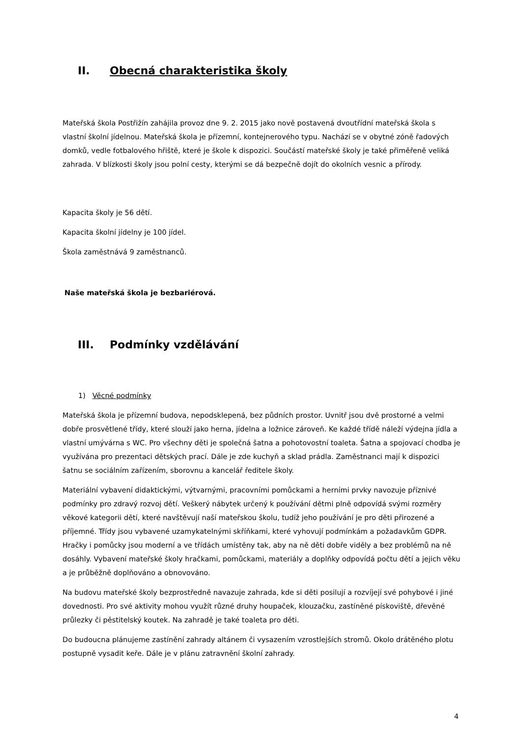II. Obecná charakteristika školy
Mateřská škola Postřižín zahájila provoz dne 9. 2. 2015 jako nově postavená dvoutřídní mateřská škola s vlastní školní jídelnou. Mateřská škola je přízemní, kontejnerového typu. Nachází se v obytné zóně řadových domků, vedle fotbalového hřiště, které je škole k dispozici. Součástí mateřské školy je také přiměřeně veliká zahrada. V blízkosti školy jsou polní cesty, kterými se dá bezpečně dojít do okolních vesnic a přírody.
Kapacita školy je 56 dětí.
Kapacita školní jídelny je 100 jídel.
Škola zaměstnává 9 zaměstnanců.
Naše mateřská škola je bezbariérová.
III. Podmínky vzdělávání
1) Věcné podmínky
Mateřská škola je přízemní budova, nepodsklepená, bez půdních prostor. Uvnitř jsou dvě prostorné a velmi dobře prosvětlené třídy, které slouží jako herna, jídelna a ložnice zároveň. Ke každé třídě náleží výdejna jídla a vlastní umývárna s WC. Pro všechny děti je společná šatna a pohotovostní toaleta. Šatna a spojovací chodba je využívána pro prezentaci dětských prací. Dále je zde kuchyň a sklad prádla. Zaměstnanci mají k dispozici šatnu se sociálním zařízením, sborovnu a kancelář ředitele školy.
Materiální vybavení didaktickými, výtvarnými, pracovními pomůckami a herními prvky navozuje příznivé podmínky pro zdravý rozvoj dětí. Veškerý nábytek určený k používání dětmi plně odpovídá svými rozměry věkové kategorii dětí, které navštěvují naší mateřskou školu, tudíž jeho používání je pro děti přirozené a příjemné. Třídy jsou vybavené uzamykatelnými skříňkami, které vyhovují podmínkám a požadavkům GDPR. Hračky i pomůcky jsou moderní a ve třídách umístěny tak, aby na ně děti dobře viděly a bez problémů na ně dosáhly. Vybavení mateřské školy hračkami, pomůckami, materiály a doplňky odpovídá počtu dětí a jejich věku a je průběžně doplňováno a obnovováno.
Na budovu mateřské školy bezprostředně navazuje zahrada, kde si děti posilují a rozvíjejí své pohybové i jiné dovednosti. Pro své aktivity mohou využít různé druhy houpaček, klouzačku, zastíněné pískoviště, dřevěné průlezky či pěstitelský koutek. Na zahradě je také toaleta pro děti.
Do budoucna plánujeme zastínění zahrady altánem či vysazením vzrostlejších stromů. Okolo drátěného plotu postupně vysadit keře. Dále je v plánu zatravnění školní zahrady.
4